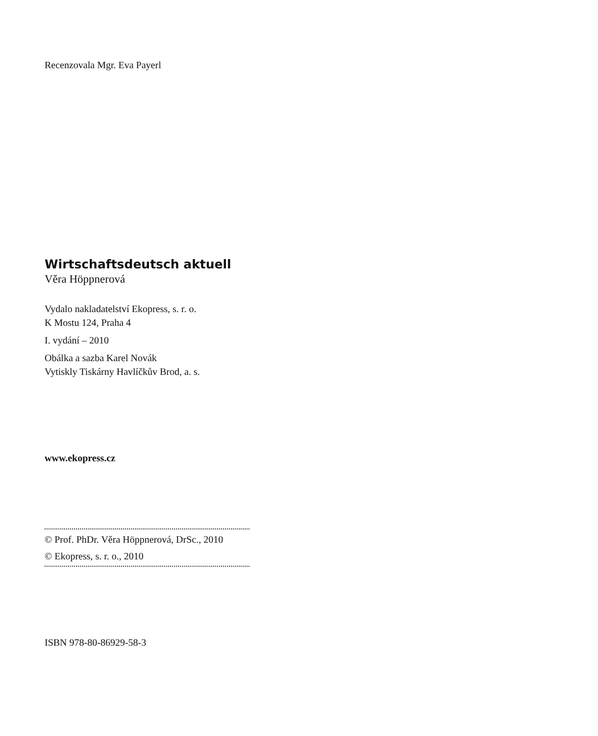Recenzovala Mgr. Eva Payerl
Wirtschaftsdeutsch aktuell
Věra Höppnerová
Vydalo nakladatelství Ekopress, s. r. o.
K Mostu 124, Praha 4
I. vydání – 2010
Obálka a sazba Karel Novák
Vytiskly Tiskárny Havlíčkův Brod, a. s.
www.ekopress.cz
© Prof. PhDr. Věra Höppnerová, DrSc., 2010
© Ekopress, s. r. o., 2010
ISBN 978-80-86929-58-3